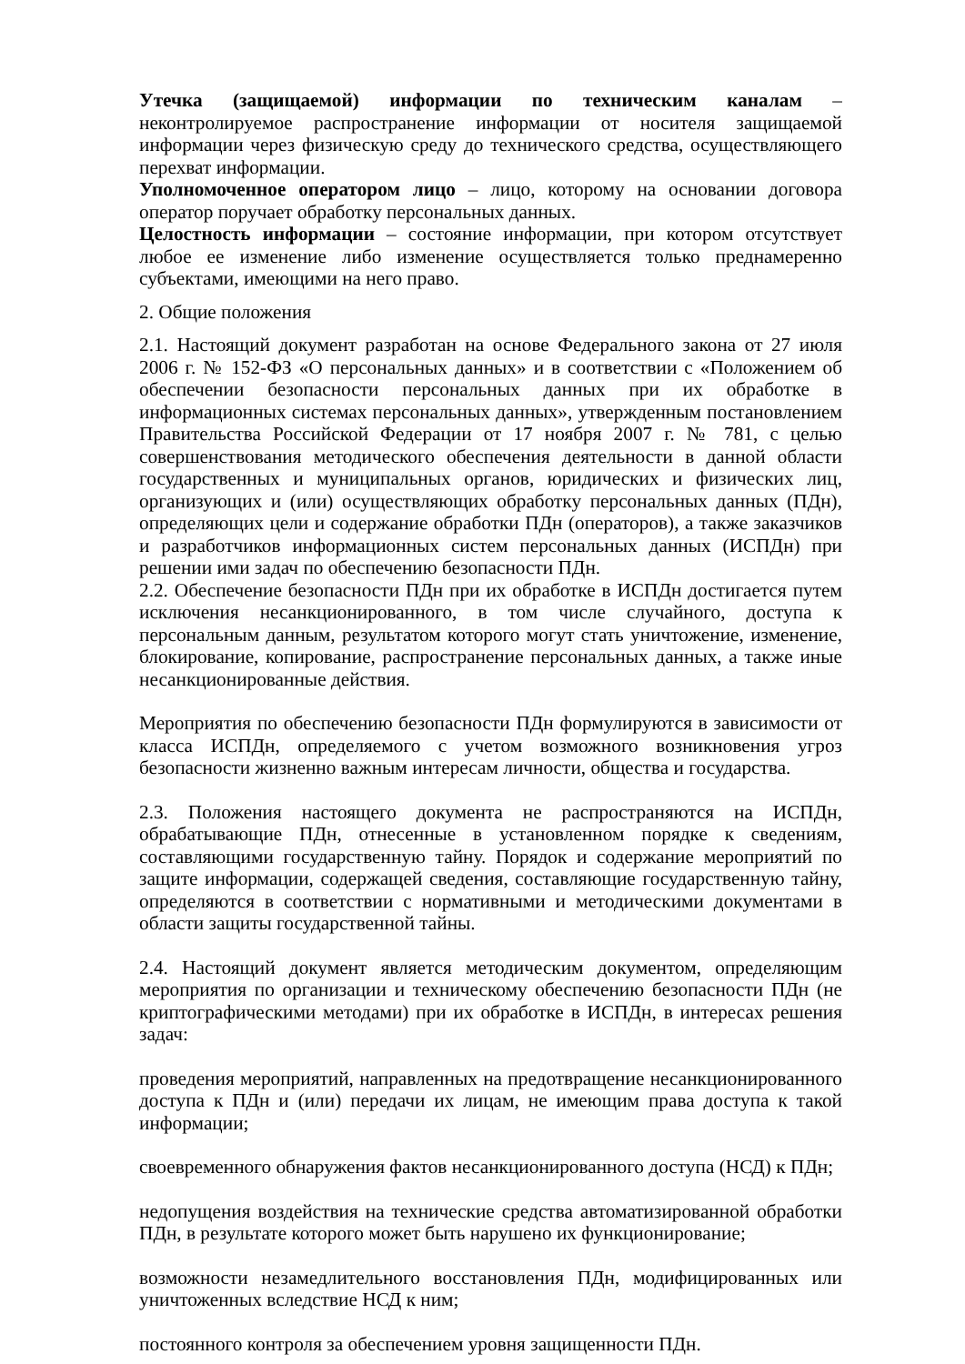Утечка (защищаемой) информации по техническим каналам – неконтролируемое распространение информации от носителя защищаемой информации через физическую среду до технического средства, осуществляющего перехват информации.
Уполномоченное оператором лицо – лицо, которому на основании договора оператор поручает обработку персональных данных.
Целостность информации – состояние информации, при котором отсутствует любое ее изменение либо изменение осуществляется только преднамеренно субъектами, имеющими на него право.
2. Общие положения
2.1. Настоящий документ разработан на основе Федерального закона от 27 июля 2006 г. № 152-ФЗ «О персональных данных» и в соответствии с «Положением об обеспечении безопасности персональных данных при их обработке в информационных системах персональных данных», утвержденным постановлением Правительства Российской Федерации от 17 ноября 2007 г. № 781, с целью совершенствования методического обеспечения деятельности в данной области государственных и муниципальных органов, юридических и физических лиц, организующих и (или) осуществляющих обработку персональных данных (ПДн), определяющих цели и содержание обработки ПДн (операторов), а также заказчиков и разработчиков информационных систем персональных данных (ИСПДн) при решении ими задач по обеспечению безопасности ПДн.
2.2. Обеспечение безопасности ПДн при их обработке в ИСПДн достигается путем исключения несанкционированного, в том числе случайного, доступа к персональным данным, результатом которого могут стать уничтожение, изменение, блокирование, копирование, распространение персональных данных, а также иные несанкционированные действия.
Мероприятия по обеспечению безопасности ПДн формулируются в зависимости от класса ИСПДн, определяемого с учетом возможного возникновения угроз безопасности жизненно важным интересам личности, общества и государства.
2.3. Положения настоящего документа не распространяются на ИСПДн, обрабатывающие ПДн, отнесенные в установленном порядке к сведениям, составляющими государственную тайну. Порядок и содержание мероприятий по защите информации, содержащей сведения, составляющие государственную тайну, определяются в соответствии с нормативными и методическими документами в области защиты государственной тайны.
2.4. Настоящий документ является методическим документом, определяющим мероприятия по организации и техническому обеспечению безопасности ПДн (не криптографическими методами) при их обработке в ИСПДн, в интересах решения задач:
проведения мероприятий, направленных на предотвращение несанкционированного доступа к ПДн и (или) передачи их лицам, не имеющим права доступа к такой информации;
своевременного обнаружения фактов несанкционированного доступа (НСД) к ПДн;
недопущения воздействия на технические средства автоматизированной обработки ПДн, в результате которого может быть нарушено их функционирование;
возможности незамедлительного восстановления ПДн, модифицированных или уничтоженных вследствие НСД к ним;
постоянного контроля за обеспечением уровня защищенности ПДн.